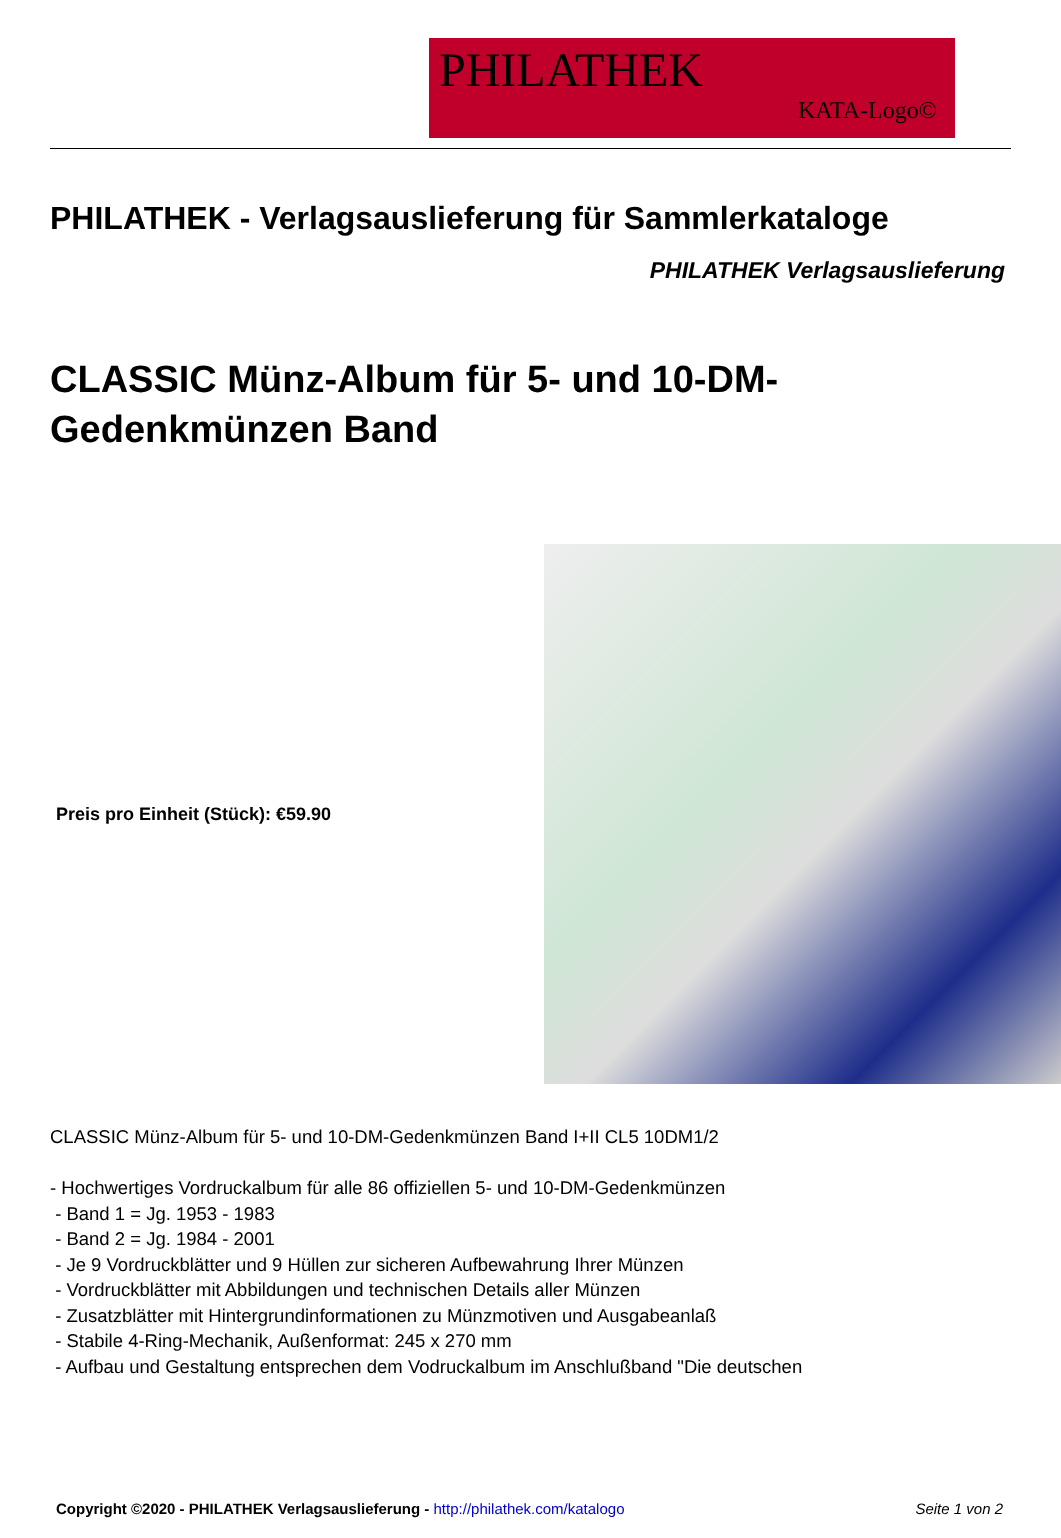PHILATHEK
KATA-Logo©
PHILATHEK - Verlagsauslieferung für Sammlerkataloge
PHILATHEK Verlagsauslieferung
CLASSIC Münz-Album für 5- und 10-DM-Gedenkmünzen Band
Preis pro Einheit (Stück): €59.90
CLASSIC Münz-Album für 5- und 10-DM-Gedenkmünzen Band I+II CL5 10DM1/2
- Hochwertiges Vordruckalbum für alle 86 offiziellen 5- und 10-DM-Gedenkmünzen
- Band 1 = Jg. 1953 - 1983
- Band 2 = Jg. 1984 - 2001
- Je 9 Vordruckblätter und 9 Hüllen zur sicheren Aufbewahrung Ihrer Münzen
- Vordruckblätter mit Abbildungen und technischen Details aller Münzen
- Zusatzblätter mit Hintergrundinformationen zu Münzmotiven und Ausgabeanlaß
- Stabile 4-Ring-Mechanik, Außenformat: 245 x 270 mm
- Aufbau und Gestaltung entsprechen dem Vodruckalbum im Anschlußband "Die deutschen
Copyright ©2020 - PHILATHEK Verlagsauslieferung - http://philathek.com/katalogo Seite 1 von 2